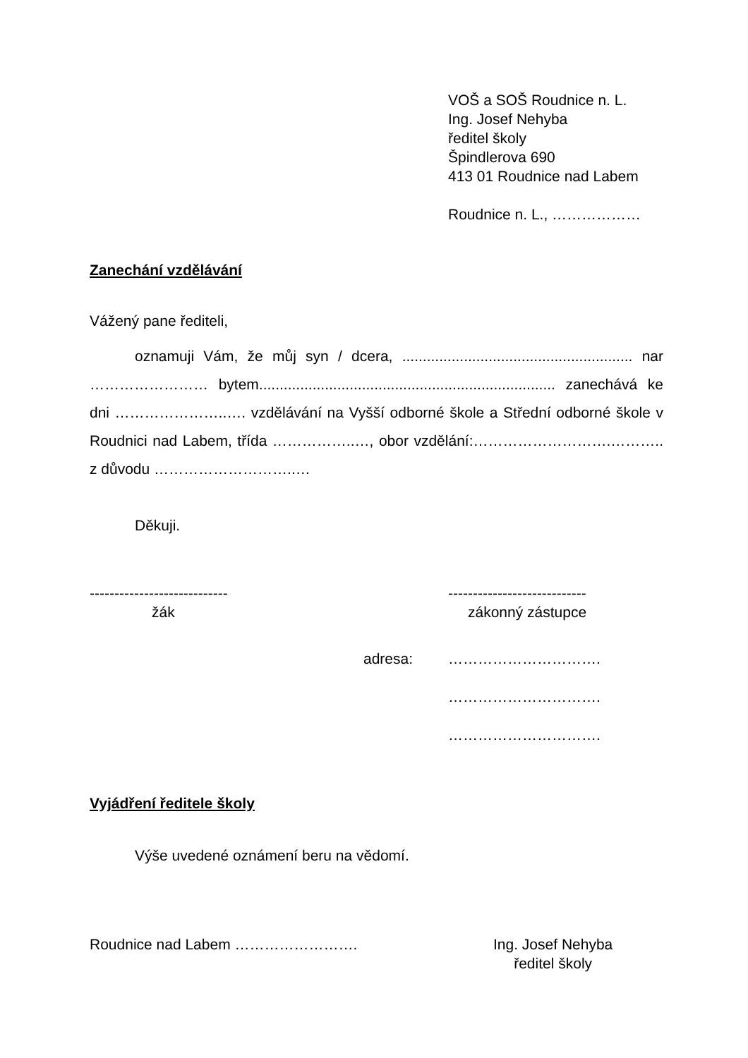VOŠ a SOŠ Roudnice n. L.
Ing. Josef Nehyba
ředitel školy
Špindlerova 690
413 01 Roudnice nad Labem
Roudnice n. L., ………………
Zanechání vzdělávání
Vážený pane řediteli,
oznamuji Vám, že můj syn / dcera, ........................................................ nar …………………… bytem........................................................................ zanechává ke dni …………………..…. vzdělávání na Vyšší odborné škole a Střední odborné škole v Roudnici nad Labem, třída ……………..…, obor vzdělání:……………………….……….. z důvodu ………………………..…
Děkuji.
----------------------------
žák
----------------------------
zákonný zástupce
adresa: ………………………….
………………………….
………………………….
Vyjádření ředitele školy
Výše uvedené oznámení beru na vědomí.
Roudnice nad Labem ……………………. Ing. Josef Nehyba
ředitel školy